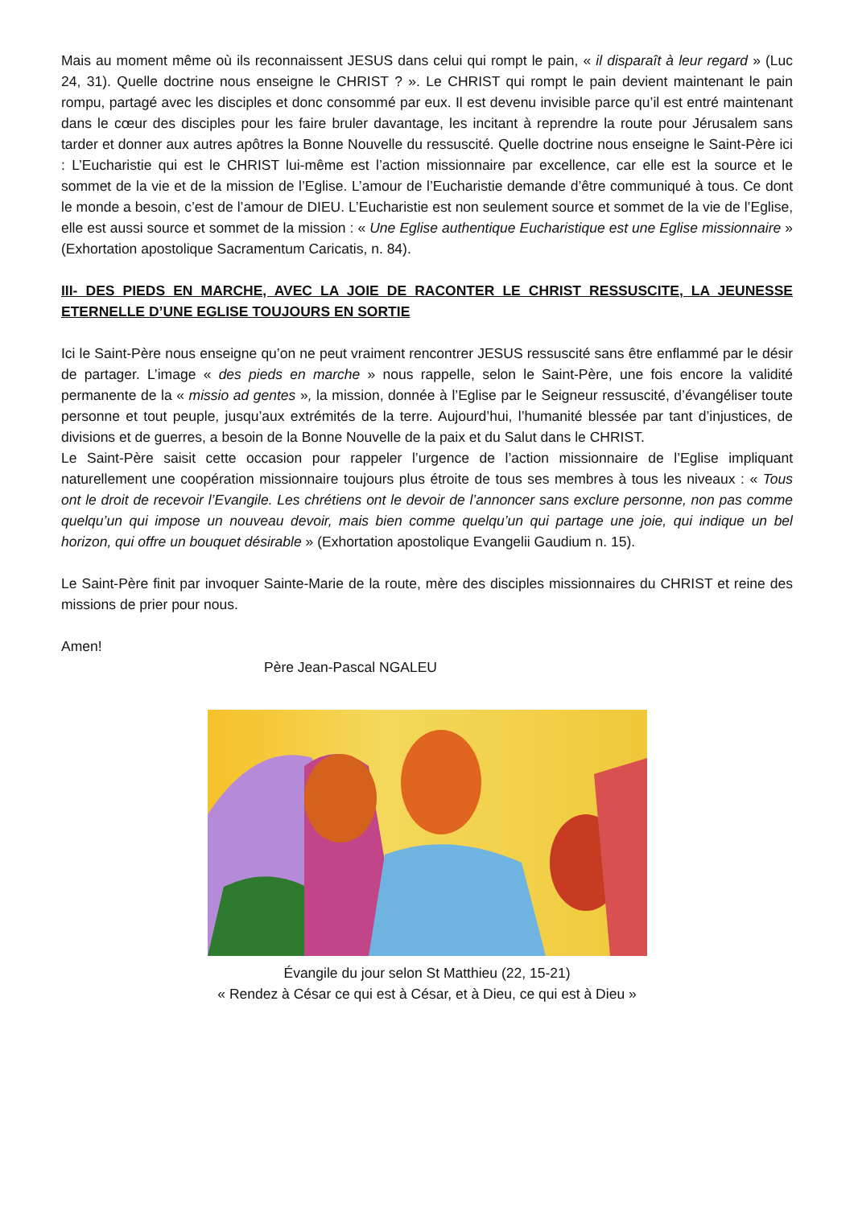Mais au moment même où ils reconnaissent JESUS dans celui qui rompt le pain, « il disparaît à leur regard » (Luc 24, 31). Quelle doctrine nous enseigne le CHRIST ? ». Le CHRIST qui rompt le pain devient maintenant le pain rompu, partagé avec les disciples et donc consommé par eux. Il est devenu invisible parce qu’il est entré maintenant dans le cœur des disciples pour les faire bruler davantage, les incitant à reprendre la route pour Jérusalem sans tarder et donner aux autres apôtres la Bonne Nouvelle du ressuscité. Quelle doctrine nous enseigne le Saint-Père ici : L’Eucharistie qui est le CHRIST lui-même est l’action missionnaire par excellence, car elle est la source et le sommet de la vie et de la mission de l’Eglise. L’amour de l’Eucharistie demande d’être communiqué à tous. Ce dont le monde a besoin, c’est de l’amour de DIEU. L’Eucharistie est non seulement source et sommet de la vie de l’Eglise, elle est aussi source et sommet de la mission : « Une Eglise authentique Eucharistique est une Eglise missionnaire » (Exhortation apostolique Sacramentum Caricatis, n. 84).
III- DES PIEDS EN MARCHE, AVEC LA JOIE DE RACONTER LE CHRIST RESSUSCITE, LA JEUNESSE ETERNELLE D’UNE EGLISE TOUJOURS EN SORTIE
Ici le Saint-Père nous enseigne qu’on ne peut vraiment rencontrer JESUS ressuscité sans être enflammé par le désir de partager. L’image « des pieds en marche » nous rappelle, selon le Saint-Père, une fois encore la validité permanente de la « missio ad gentes », la mission, donnée à l’Eglise par le Seigneur ressuscité, d’évangéliser toute personne et tout peuple, jusqu’aux extrémités de la terre. Aujourd’hui, l’humanité blessée par tant d’injustices, de divisions et de guerres, a besoin de la Bonne Nouvelle de la paix et du Salut dans le CHRIST.
Le Saint-Père saisit cette occasion pour rappeler l’urgence de l’action missionnaire de l’Eglise impliquant naturellement une coopération missionnaire toujours plus étroite de tous ses membres à tous les niveaux : « Tous ont le droit de recevoir l’Evangile. Les chrétiens ont le devoir de l’annoncer sans exclure personne, non pas comme quelqu’un qui impose un nouveau devoir, mais bien comme quelqu’un qui partage une joie, qui indique un bel horizon, qui offre un bouquet désirable » (Exhortation apostolique Evangelii Gaudium n. 15).
Le Saint-Père finit par invoquer Sainte-Marie de la route, mère des disciples missionnaires du CHRIST et reine des missions de prier pour nous.
Amen!
Père Jean-Pascal NGALEU
Évangile du jour selon St Matthieu (22, 15-21)
« Rendez à César ce qui est à César, et à Dieu, ce qui est à Dieu »